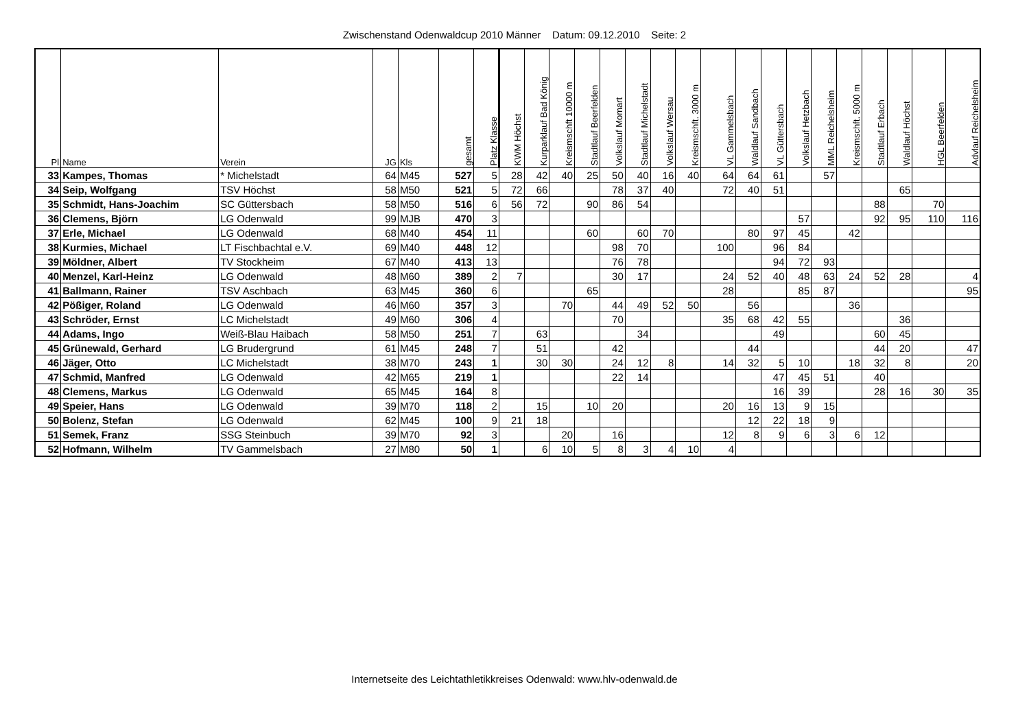Zwischenstand Odenwaldcup 2010 Männer Datum: 09.12.2010 Seite: 2
| Pl | Name | Verein | JG | Kls | gesamt | Platz Klasse | KWM Höchst | Kurparklauf Bad König | Kreismschft 10000 m | Stadtlauf Beerfelden | Volkslauf Momart | Stadtlauf Michelstadt | Volkslauf Wersau | Kreismschft. 3000 m | VL Gammelsbach | Waldlauf Sandbach | VL Güttersbach | Volkslauf Hetzbach | MML Reichelsheim | Kreismschft. 5000 m | Stadtlauf Erbach | Waldlauf Höchst | HGL Beerfelden | Advlauf Reichelsheim |
| --- | --- | --- | --- | --- | --- | --- | --- | --- | --- | --- | --- | --- | --- | --- | --- | --- | --- | --- | --- | --- | --- | --- | --- | --- |
| 33 | Kampes, Thomas | * Michelstadt | 64 | M45 | 527 | 5 | 28 | 42 | 40 | 25 | 50 | 40 | 16 | 40 | 64 | 64 | 61 | | 57 | | | | | |
| 34 | Seip, Wolfgang | TSV Höchst | 58 | M50 | 521 | 5 | 72 | 66 | | | 78 | 37 | 40 | | 72 | 40 | 51 | | | | | 65 | | |
| 35 | Schmidt, Hans-Joachim | SC Güttersbach | 58 | M50 | 516 | 6 | 56 | 72 | | 90 | 86 | 54 | | | | | | | | | 88 | | 70 | |
| 36 | Clemens, Björn | LG Odenwald | 99 | MJB | 470 | 3 | | | | | | | | | | | | 57 | | | 92 | 95 | 110 | 116 |
| 37 | Erle, Michael | LG Odenwald | 68 | M40 | 454 | 11 | | | | 60 | | 60 | 70 | | | 80 | 97 | 45 | | 42 | | | | |
| 38 | Kurmies, Michael | LT Fischbachtal e.V. | 69 | M40 | 448 | 12 | | | | | 98 | 70 | | | 100 | | 96 | 84 | | | | | | |
| 39 | Möldner, Albert | TV Stockheim | 67 | M40 | 413 | 13 | | | | | 76 | 78 | | | | | 94 | 72 | 93 | | | | | |
| 40 | Menzel, Karl-Heinz | LG Odenwald | 48 | M60 | 389 | 2 | 7 | | | | 30 | 17 | | | 24 | 52 | 40 | 48 | 63 | 24 | 52 | 28 | | 4 |
| 41 | Ballmann, Rainer | TSV Aschbach | 63 | M45 | 360 | 6 | | | | 65 | | | | | 28 | | | 85 | 87 | | | | | 95 |
| 42 | Pößiger, Roland | LG Odenwald | 46 | M60 | 357 | 3 | | | 70 | | 44 | 49 | 52 | 50 | | 56 | | | | 36 | | | | |
| 43 | Schröder, Ernst | LC Michelstadt | 49 | M60 | 306 | 4 | | | | | 70 | | | | 35 | 68 | 42 | 55 | | | | 36 | | |
| 44 | Adams, Ingo | Weiß-Blau Haibach | 58 | M50 | 251 | 7 | | 63 | | | | 34 | | | | | 49 | | | | 60 | 45 | | |
| 45 | Grünewald, Gerhard | LG Brudergrund | 61 | M45 | 248 | 7 | | 51 | | | 42 | | | | | 44 | | | | | 44 | 20 | | 47 |
| 46 | Jäger, Otto | LC Michelstadt | 38 | M70 | 243 | 1 | | 30 | 30 | | 24 | 12 | 8 | | 14 | 32 | 5 | 10 | | 18 | 32 | 8 | | 20 |
| 47 | Schmid, Manfred | LG Odenwald | 42 | M65 | 219 | 1 | | | | | 22 | 14 | | | | | 47 | 45 | 51 | | 40 | | | |
| 48 | Clemens, Markus | LG Odenwald | 65 | M45 | 164 | 8 | | | | | | | | | | | 16 | 39 | | | 28 | 16 | 30 | 35 |
| 49 | Speier, Hans | LG Odenwald | 39 | M70 | 118 | 2 | | 15 | | 10 | 20 | | | | 20 | 16 | 13 | 9 | 15 | | | | | |
| 50 | Bolenz, Stefan | LG Odenwald | 62 | M45 | 100 | 9 | 21 | 18 | | | | | | | | 12 | 22 | 18 | 9 | | | | | |
| 51 | Semek, Franz | SSG Steinbuch | 39 | M70 | 92 | 3 | | | 20 | | 16 | | | | 12 | 8 | 9 | 6 | 3 | 6 | 12 | | | |
| 52 | Hofmann, Wilhelm | TV Gammelsbach | 27 | M80 | 50 | 1 | | 6 | 10 | 5 | 8 | 3 | 4 | 10 | 4 | | | | | | | | | |
Internetseite des Leichtathletikkreises Odenwald: www.hlv-odenwald.de